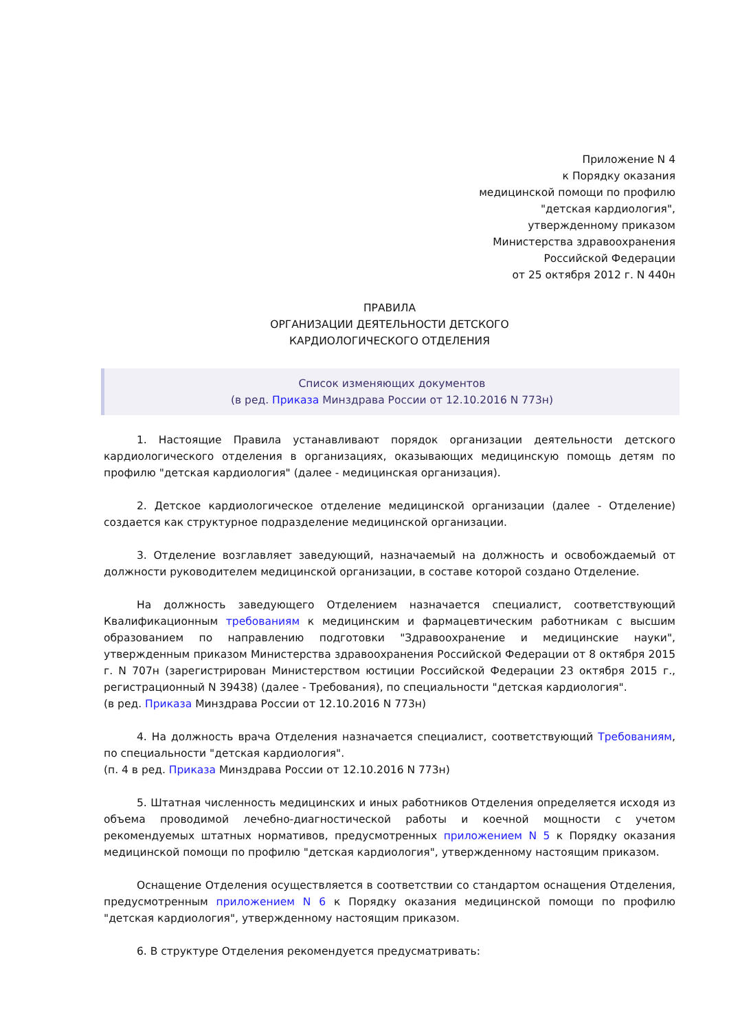Приложение N 4
к Порядку оказания
медицинской помощи по профилю
"детская кардиология",
утвержденному приказом
Министерства здравоохранения
Российской Федерации
от 25 октября 2012 г. N 440н
ПРАВИЛА
ОРГАНИЗАЦИИ ДЕЯТЕЛЬНОСТИ ДЕТСКОГО
КАРДИОЛОГИЧЕСКОГО ОТДЕЛЕНИЯ
Список изменяющих документов
(в ред. Приказа Минздрава России от 12.10.2016 N 773н)
1. Настоящие Правила устанавливают порядок организации деятельности детского кардиологического отделения в организациях, оказывающих медицинскую помощь детям по профилю "детская кардиология" (далее - медицинская организация).
2. Детское кардиологическое отделение медицинской организации (далее - Отделение) создается как структурное подразделение медицинской организации.
3. Отделение возглавляет заведующий, назначаемый на должность и освобождаемый от должности руководителем медицинской организации, в составе которой создано Отделение.
На должность заведующего Отделением назначается специалист, соответствующий Квалификационным требованиям к медицинским и фармацевтическим работникам с высшим образованием по направлению подготовки "Здравоохранение и медицинские науки", утвержденным приказом Министерства здравоохранения Российской Федерации от 8 октября 2015 г. N 707н (зарегистрирован Министерством юстиции Российской Федерации 23 октября 2015 г., регистрационный N 39438) (далее - Требования), по специальности "детская кардиология".
(в ред. Приказа Минздрава России от 12.10.2016 N 773н)
4. На должность врача Отделения назначается специалист, соответствующий Требованиям, по специальности "детская кардиология".
(п. 4 в ред. Приказа Минздрава России от 12.10.2016 N 773н)
5. Штатная численность медицинских и иных работников Отделения определяется исходя из объема проводимой лечебно-диагностической работы и коечной мощности с учетом рекомендуемых штатных нормативов, предусмотренных приложением N 5 к Порядку оказания медицинской помощи по профилю "детская кардиология", утвержденному настоящим приказом.
Оснащение Отделения осуществляется в соответствии со стандартом оснащения Отделения, предусмотренным приложением N 6 к Порядку оказания медицинской помощи по профилю "детская кардиология", утвержденному настоящим приказом.
6. В структуре Отделения рекомендуется предусматривать: